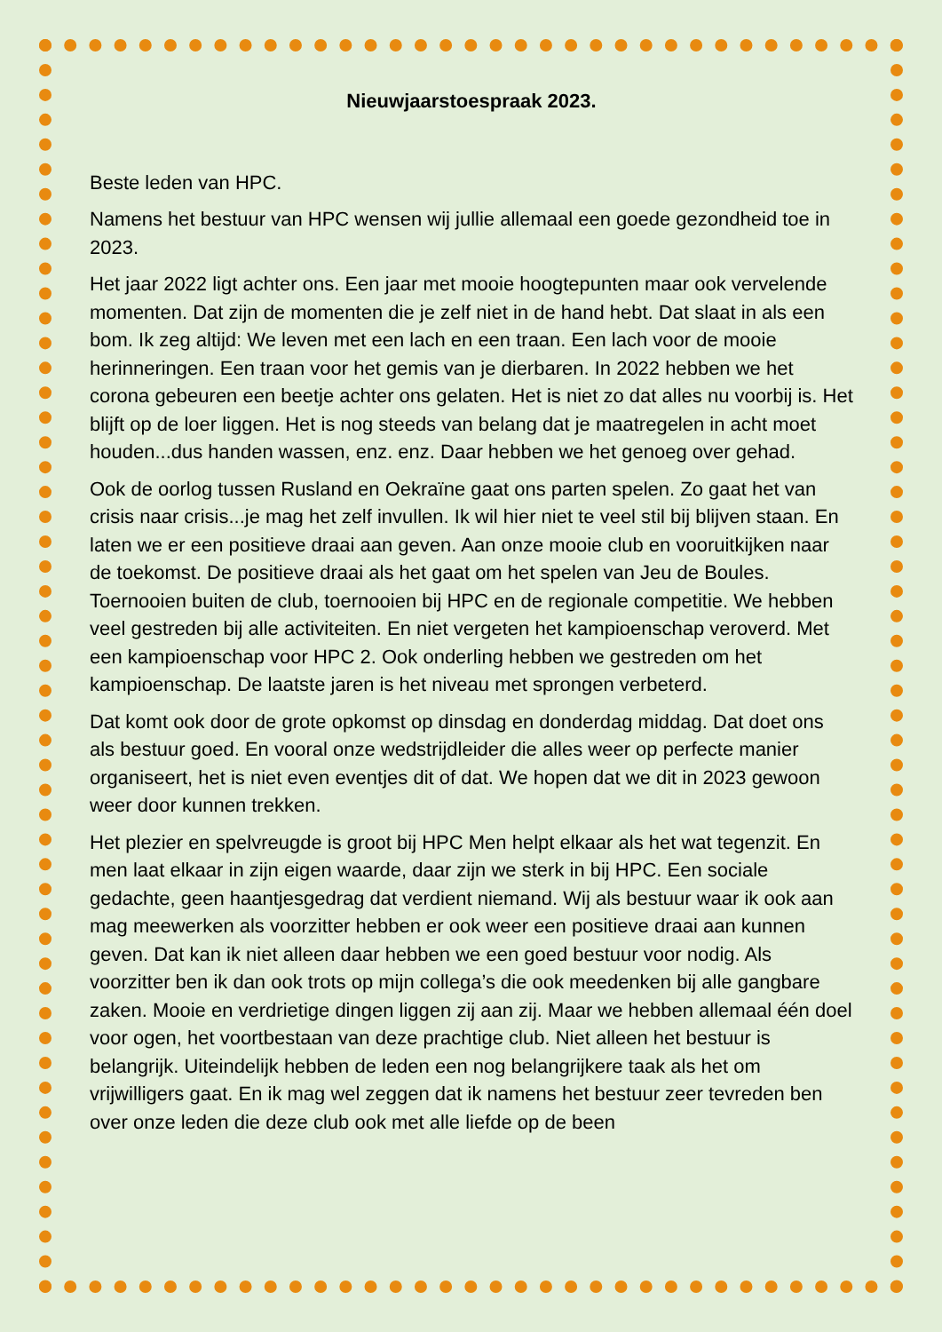Nieuwjaarstoespraak 2023.
Beste leden van HPC.
Namens het bestuur van HPC wensen wij jullie allemaal een goede gezondheid toe in 2023.
Het jaar 2022 ligt achter ons. Een jaar met mooie hoogtepunten maar ook vervelende momenten. Dat zijn de momenten die je zelf niet in de hand hebt. Dat slaat in als een bom. Ik zeg altijd: We leven met een lach en een traan. Een lach voor de mooie herinneringen. Een traan voor het gemis van je dierbaren. In 2022 hebben we het corona gebeuren een beetje achter ons gelaten. Het is niet zo dat alles nu voorbij is. Het blijft op de loer liggen. Het is nog steeds van belang dat je maatregelen in acht moet houden...dus handen wassen, enz. enz. Daar hebben we het genoeg over gehad.
Ook de oorlog tussen Rusland en Oekraïne gaat ons parten spelen. Zo gaat het van crisis naar crisis...je mag het zelf invullen. Ik wil hier niet te veel stil bij blijven staan. En laten we er een positieve draai aan geven. Aan onze mooie club en vooruitkijken naar de toekomst. De positieve draai als het gaat om het spelen van Jeu de Boules. Toernooien buiten de club, toernooien bij HPC en de regionale competitie. We hebben veel gestreden bij alle activiteiten. En niet vergeten het kampioenschap veroverd. Met een kampioenschap voor HPC 2. Ook onderling hebben we gestreden om het kampioenschap. De laatste jaren is het niveau met sprongen verbeterd.
Dat komt ook door de grote opkomst op dinsdag en donderdag middag. Dat doet ons als bestuur goed. En vooral onze wedstrijdleider die alles weer op perfecte manier organiseert, het is niet even eventjes dit of dat. We hopen dat we dit in 2023 gewoon weer door kunnen trekken.
Het plezier en spelvreugde is groot bij HPC Men helpt elkaar als het wat tegenzit. En men laat elkaar in zijn eigen waarde, daar zijn we sterk in bij HPC. Een sociale gedachte, geen haantjesgedrag dat verdient niemand. Wij als bestuur waar ik ook aan mag meewerken als voorzitter hebben er ook weer een positieve draai aan kunnen geven. Dat kan ik niet alleen daar hebben we een goed bestuur voor nodig. Als voorzitter ben ik dan ook trots op mijn collega’s die ook meedenken bij alle gangbare zaken. Mooie en verdrietige dingen liggen zij aan zij. Maar we hebben allemaal één doel voor ogen, het voortbestaan van deze prachtige club. Niet alleen het bestuur is belangrijk. Uiteindelijk hebben de leden een nog belangrijkere taak als het om vrijwilligers gaat. En ik mag wel zeggen dat ik namens het bestuur zeer tevreden ben over onze leden die deze club ook met alle liefde op de been